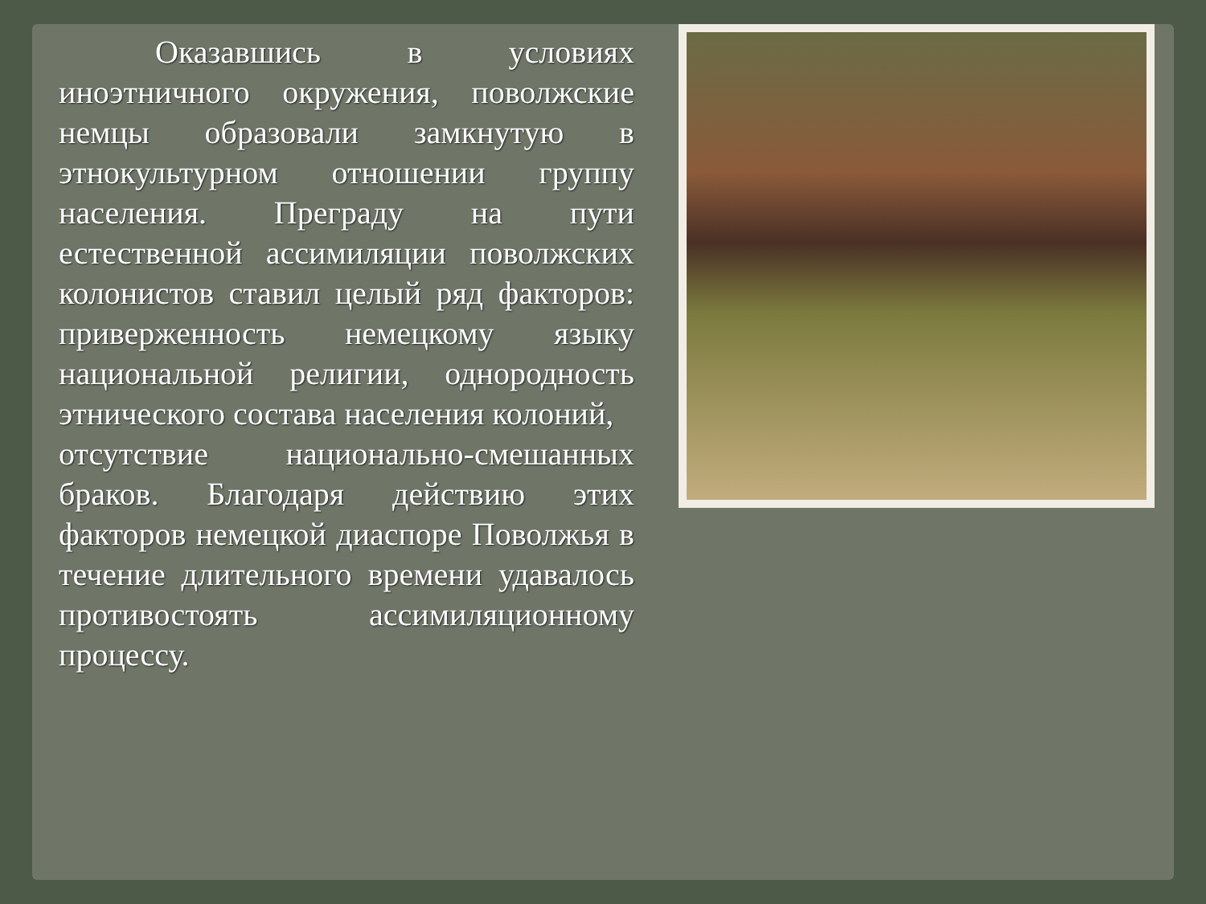Оказавшись в условиях иноэтничного окружения, поволжские немцы образовали замкнутую в этнокультурном отношении группу населения. Преграду на пути естественной ассимиляции поволжских колонистов ставил целый ряд факторов: приверженность немецкому языку национальной религии, однородность этнического состава населения колоний,
отсутствие национально-смешанных браков. Благодаря действию этих факторов немецкой диаспоре Поволжья в течение длительного времени удавалось противостоять ассимиляционному процессу.